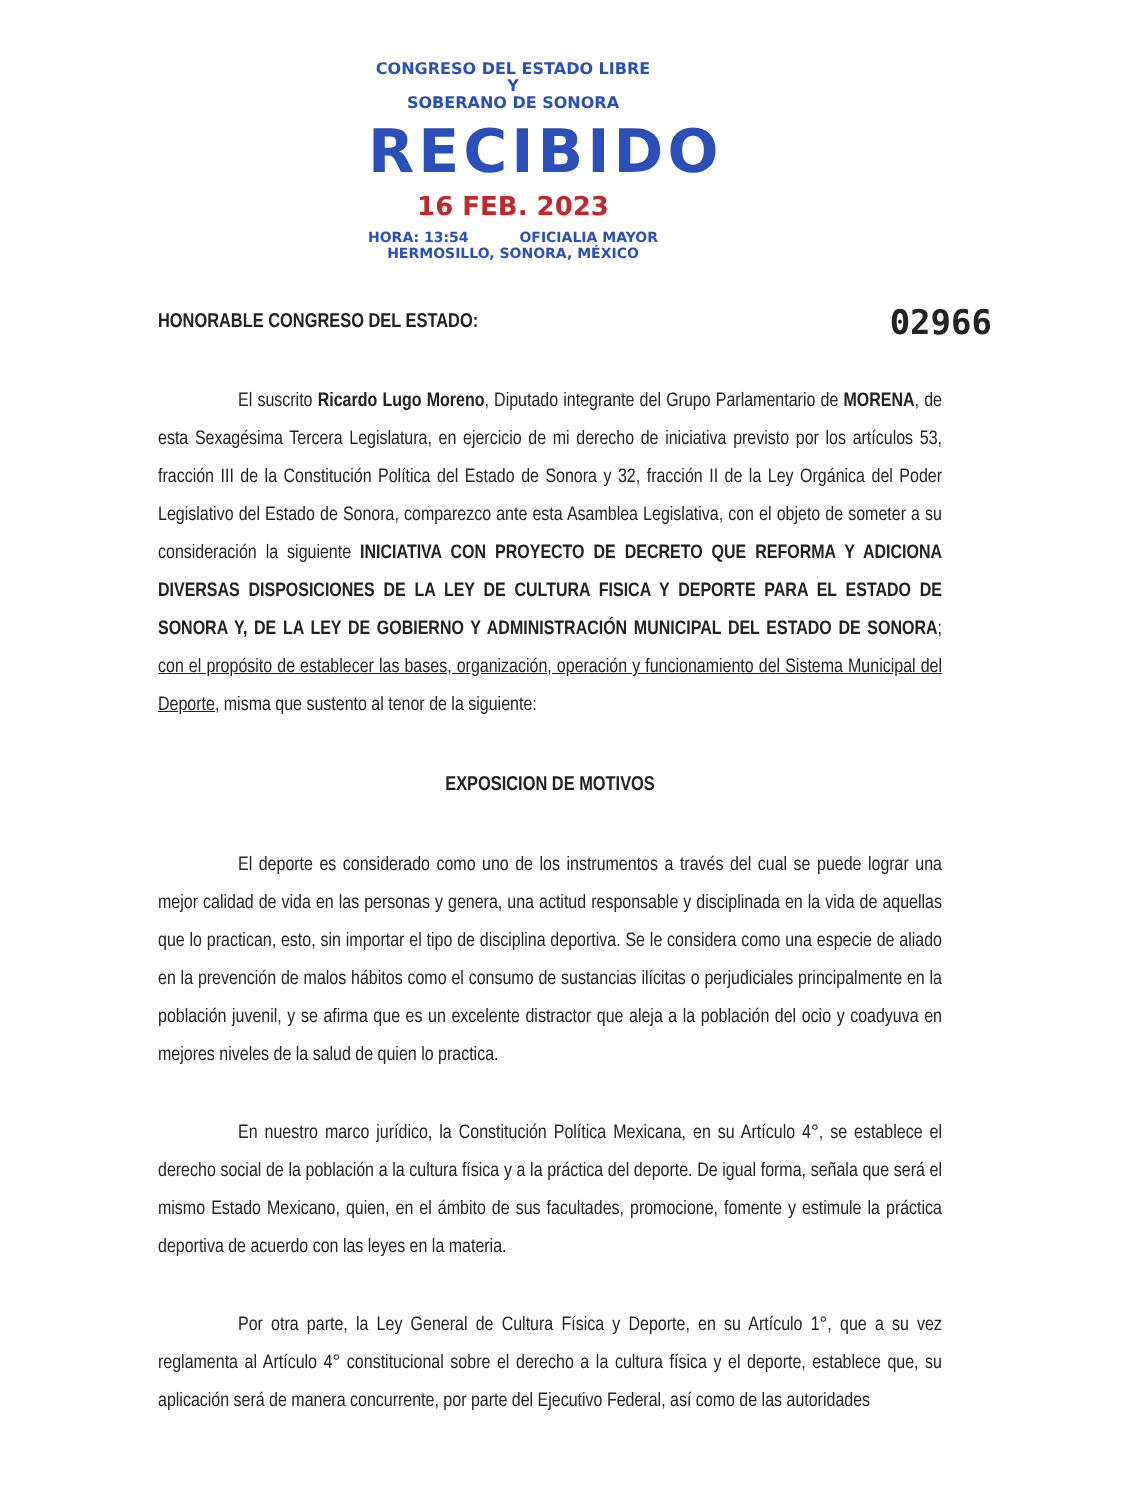CONGRESO DEL ESTADO LIBRE Y
SOBERANO DE SONORA
RECIBIDO
16 FEB. 2023
HORA: 13:54 OFICIALIA MAYOR
HERMOSILLO, SONORA, MÉXICO
HONORABLE CONGRESO DEL ESTADO: 02966
El suscrito Ricardo Lugo Moreno, Diputado integrante del Grupo Parlamentario de MORENA, de esta Sexagésima Tercera Legislatura, en ejercicio de mi derecho de iniciativa previsto por los artículos 53, fracción III de la Constitución Política del Estado de Sonora y 32, fracción II de la Ley Orgánica del Poder Legislativo del Estado de Sonora, comparezco ante esta Asamblea Legislativa, con el objeto de someter a su consideración la siguiente INICIATIVA CON PROYECTO DE DECRETO QUE REFORMA Y ADICIONA DIVERSAS DISPOSICIONES DE LA LEY DE CULTURA FISICA Y DEPORTE PARA EL ESTADO DE SONORA Y, DE LA LEY DE GOBIERNO Y ADMINISTRACIÓN MUNICIPAL DEL ESTADO DE SONORA; con el propósito de establecer las bases, organización, operación y funcionamiento del Sistema Municipal del Deporte, misma que sustento al tenor de la siguiente:
EXPOSICION DE MOTIVOS
El deporte es considerado como uno de los instrumentos a través del cual se puede lograr una mejor calidad de vida en las personas y genera, una actitud responsable y disciplinada en la vida de aquellas que lo practican, esto, sin importar el tipo de disciplina deportiva. Se le considera como una especie de aliado en la prevención de malos hábitos como el consumo de sustancias ilícitas o perjudiciales principalmente en la población juvenil, y se afirma que es un excelente distractor que aleja a la población del ocio y coadyuva en mejores niveles de la salud de quien lo practica.
En nuestro marco jurídico, la Constitución Política Mexicana, en su Artículo 4°, se establece el derecho social de la población a la cultura física y a la práctica del deporte. De igual forma, señala que será el mismo Estado Mexicano, quien, en el ámbito de sus facultades, promocione, fomente y estimule la práctica deportiva de acuerdo con las leyes en la materia.
Por otra parte, la Ley General de Cultura Física y Deporte, en su Artículo 1°, que a su vez reglamenta al Artículo 4° constitucional sobre el derecho a la cultura física y el deporte, establece que, su aplicación será de manera concurrente, por parte del Ejecutivo Federal, así como de las autoridades